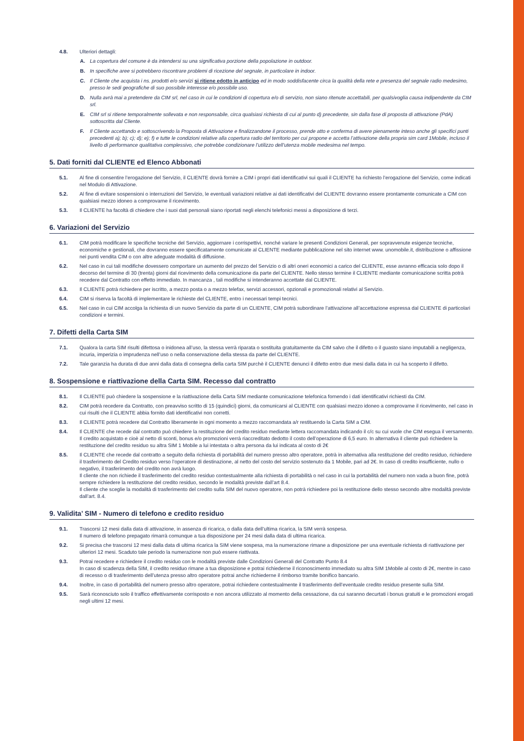4.8. Ulteriori dettagli:
A. La copertura del comune è da intendersi su una significativa porzione della popolazione in outdoor.
B. In specifiche aree si potrebbero riscontrare problemi di ricezione del segnale, in particolare in indoor.
C. Il Cliente che acquista i ns. prodotti e/o servizi si ritiene edotto in anticipo ed in modo soddisfacente circa la qualità della rete e presenza del segnale radio medesimo, presso le sedi geografiche di suo possibile interesse e/o possibile uso.
D. Nulla avrà mai a pretendere da CIM srl, nel caso in cui le condizioni di copertura e/o di servizio, non siano ritenute accettabili, per qualsivoglia causa indipendente da CIM srl.
E. CIM srl si ritiene temporalmente sollevata e non responsabile, circa qualsiasi richiesta di cui al punto d) precedente, sin dalla fase di proposta di attivazione (PdA) sottoscritta dal Cliente.
F. Il Cliente accettando e sottoscrivendo la Proposta di Attivazione e finalizzandone il processo, prende atto e conferma di avere pienamente inteso anche gli specifici punti precedenti a); b); c); d); e); f) e tutte le condizioni relative alla copertura radio del territorio per cui propone e accetta l’attivazione della propria sim card 1Mobile, incluso il livello di performance qualitativa complessivo, che potrebbe condizionare l’utilizzo dell’utenza mobile medesima nel tempo.
5. Dati forniti dal CLIENTE ed Elenco Abbonati
5.1. Al fine di consentire l’erogazione del Servizio, il CLIENTE dovrà fornire a CIM i propri dati identificativi sui quali il CLIENTE ha richiesto l’erogazione del Servizio, come indicati nel Modulo di Attivazione.
5.2. Al fine di evitare sospensioni o interruzioni del Servizio, le eventuali variazioni relative ai dati identificativi del CLIENTE dovranno essere prontamente comunicate a CIM con qualsiasi mezzo idoneo a comprovarne il ricevimento.
5.3. Il CLIENTE ha facoltà di chiedere che i suoi dati personali siano riportati negli elenchi telefonici messi a disposizione di terzi.
6. Variazioni del Servizio
6.1. CIM potrà modificare le specifiche tecniche del Servizio, aggiornare i corrispettivi, nonché variare le presenti Condizioni Generali, per sopravvenute esigenze tecniche, economiche e gestionali, che dovranno essere specificatamente comunicate al CLIENTE mediante pubblicazione nel sito internet www. unomobile.it, distribuzione o affissione nei punti vendita CIM o con altre adeguate modalità di diffusione.
6.2. Nel caso in cui tali modifiche dovessero comportare un aumento del prezzo del Servizio o di altri oneri economici a carico del CLIENTE, esse avranno efficacia solo dopo il decorso del termine di 30 (trenta) giorni dal ricevimento della comunicazione da parte del CLIENTE. Nello stesso termine il CLIENTE mediante comunicazione scritta potrà recedere dal Contratto con effetto immediato. In mancanza , tali modifiche si intenderanno accettate dal CLIENTE.
6.3. Il CLIENTE potrà richiedere per iscritto, a mezzo posta o a mezzo telefax, servizi accessori, opzionali e promozionali relativi al Servizio.
6.4. CIM si riserva la facoltà di implementare le richieste del CLIENTE, entro i necessari tempi tecnici.
6.5. Nel caso in cui CIM accolga la richiesta di un nuovo Servizio da parte di un CLIENTE, CIM potrà subordinare l’attivazione all’accettazione espressa dal CLIENTE di particolari condizioni e termini.
7. Difetti della Carta SIM
7.1. Qualora la carta SIM risulti difettosa o inidonea all’uso, la stessa verrà riparata o sostituita gratuitamente da CIM salvo che il difetto o il guasto siano imputabili a negligenza, incuria, imperizia o imprudenza nell’uso o nella conservazione della stessa da parte del CLIENTE.
7.2. Tale garanzia ha durata di due anni dalla data di consegna della carta SIM purchè il CLIENTE denunci il difetto entro due mesi dalla data in cui ha scoperto il difetto.
8. Sospensione e riattivazione della Carta SIM. Recesso dal contratto
8.1. Il CLIENTE può chiedere la sospensione e la riattivazione della Carta SIM mediante comunicazione telefonica fornendo i dati identificativi richiesti da CIM.
8.2. CIM potrà recedere da Contratto, con preavviso scritto di 15 (quindici) giorni, da comunicarsi al CLIENTE con qualsiasi mezzo idoneo a comprovarne il ricevimento, nel caso in cui risulti che il CLIENTE abbia fornito dati identificativi non corretti.
8.3. Il CLIENTE potrà recedere dal Contratto liberamente in ogni momento a mezzo raccomandata a/r restituendo la Carta SIM a CIM.
8.4. Il CLIENTE che recede dal contratto può chiedere la restituzione del credito residuo mediante lettera raccomandata indicando il c/c su cui vuole che CIM esegua il versamento. Il credito acquistato e cioè al netto di sconti, bonus e/o promozioni verrà riaccreditato dedotto il costo dell’operazione di 6,5 euro. In alternativa il cliente può richiedere la restituzione del credito residuo su altra SIM 1 Mobile a lui intestata o altra persona da lui indicata al costo di 2€
8.5. Il CLIENTE che recede dal contratto a seguito della richiesta di portabilità del numero presso altro operatore, potrà in alternativa alla restituzione del credito residuo, richiedere il trasferimento del Credito residuo verso l’operatore di destinazione, al netto del costo del servizio sostenuto da 1 Mobile, pari ad 2€. In caso di credito insufficiente, nullo o negativo, il trasferimento del credito non avrà luogo.
Il cliente che non richiede il trasferimento del credito residuo contestualmente alla richiesta di portabilità o nel caso in cui la portabilità del numero non vada a buon fine, potrà sempre richiedere la restituzione del credito residuo, secondo le modalità previste dall’art 8.4.
Il cliente che sceglie la modalità di trasferimento del credito sulla SIM del nuovo operatore, non potrà richiedere poi la restituzione dello stesso secondo altre modalità previste dall’art. 8.4.
9. Validita’ SIM - Numero di telefono e credito residuo
9.1. Trascorsi 12 mesi dalla data di attivazione, in assenza di ricarica, o dalla data dell’ultima ricarica, la SIM verrà sospesa.
Il numero di telefono prepagato rimarrà comunque a tua disposizione per 24 mesi dalla data di ultima ricarica.
9.2. Si precisa che trascorsi 12 mesi dalla data di ultima ricarica la SIM viene sospesa, ma la numerazione rimane a disposizione per una eventuale richiesta di riattivazione per ulteriori 12 mesi. Scaduto tale periodo la numerazione non può essere riattivata.
9.3. Potrai recedere e richiedere il credito residuo con le modalità previste dalle Condizioni Generali del Contratto Punto 8.4
In caso di scadenza della SIM, il credito residuo rimane a tua disposizione e potrai richiederne il riconoscimento immediato su altra SIM 1Mobile al costo di 2€, mentre in caso di recesso o di trasferimento dell’utenza presso altro operatore potrai anche richiederne il rimborso tramite bonifico bancario.
9.4. Inoltre, in caso di portabilità del numero presso altro operatore, potrai richiedere contestualmente il trasferimento dell’eventuale credito residuo presente sulla SIM.
9.5. Sarà riconosciuto solo il traffico effettivamente corrisposto e non ancora utilizzato al momento della cessazione, da cui saranno decurtati i bonus gratuiti e le promozioni erogati negli ultimi 12 mesi.